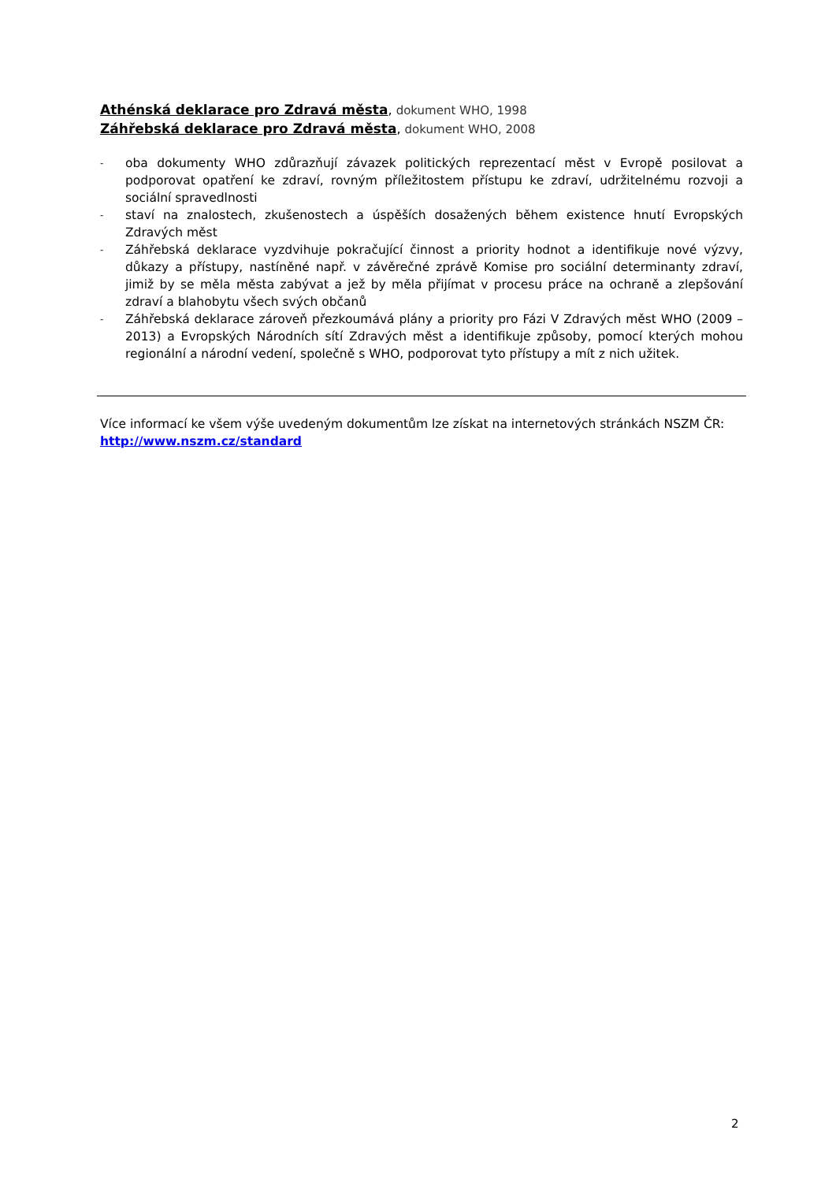Athénská deklarace pro Zdravá města, dokument WHO, 1998
Záhřebská deklarace pro Zdravá města, dokument WHO, 2008
- oba dokumenty WHO zdůrazňují závazek politických reprezentací měst v Evropě posilovat a podporovat opatření ke zdraví, rovným příležitostem přístupu ke zdraví, udržitelnému rozvoji a sociální spravedlnosti
- staví na znalostech, zkušenostech a úspěších dosažených během existence hnutí Evropských Zdravých měst
- Záhřebská deklarace vyzdvihuje pokračující činnost a priority hodnot a identifikuje nové výzvy, důkazy a přístupy, nastíněné např. v závěrečné zprávě Komise pro sociální determinanty zdraví, jimiž by se měla města zabývat a jež by měla přijímat v procesu práce na ochraně a zlepšování zdraví a blahobytu všech svých občanů
- Záhřebská deklarace zároveň přezkoumává plány a priority pro Fázi V Zdravých měst WHO (2009 – 2013) a Evropských Národních sítí Zdravých měst a identifikuje způsoby, pomocí kterých mohou regionální a národní vedení, společně s WHO, podporovat tyto přístupy a mít z nich užitek.
Více informací ke všem výše uvedeným dokumentům lze získat na internetových stránkách NSZM ČR:
http://www.nszm.cz/standard
2